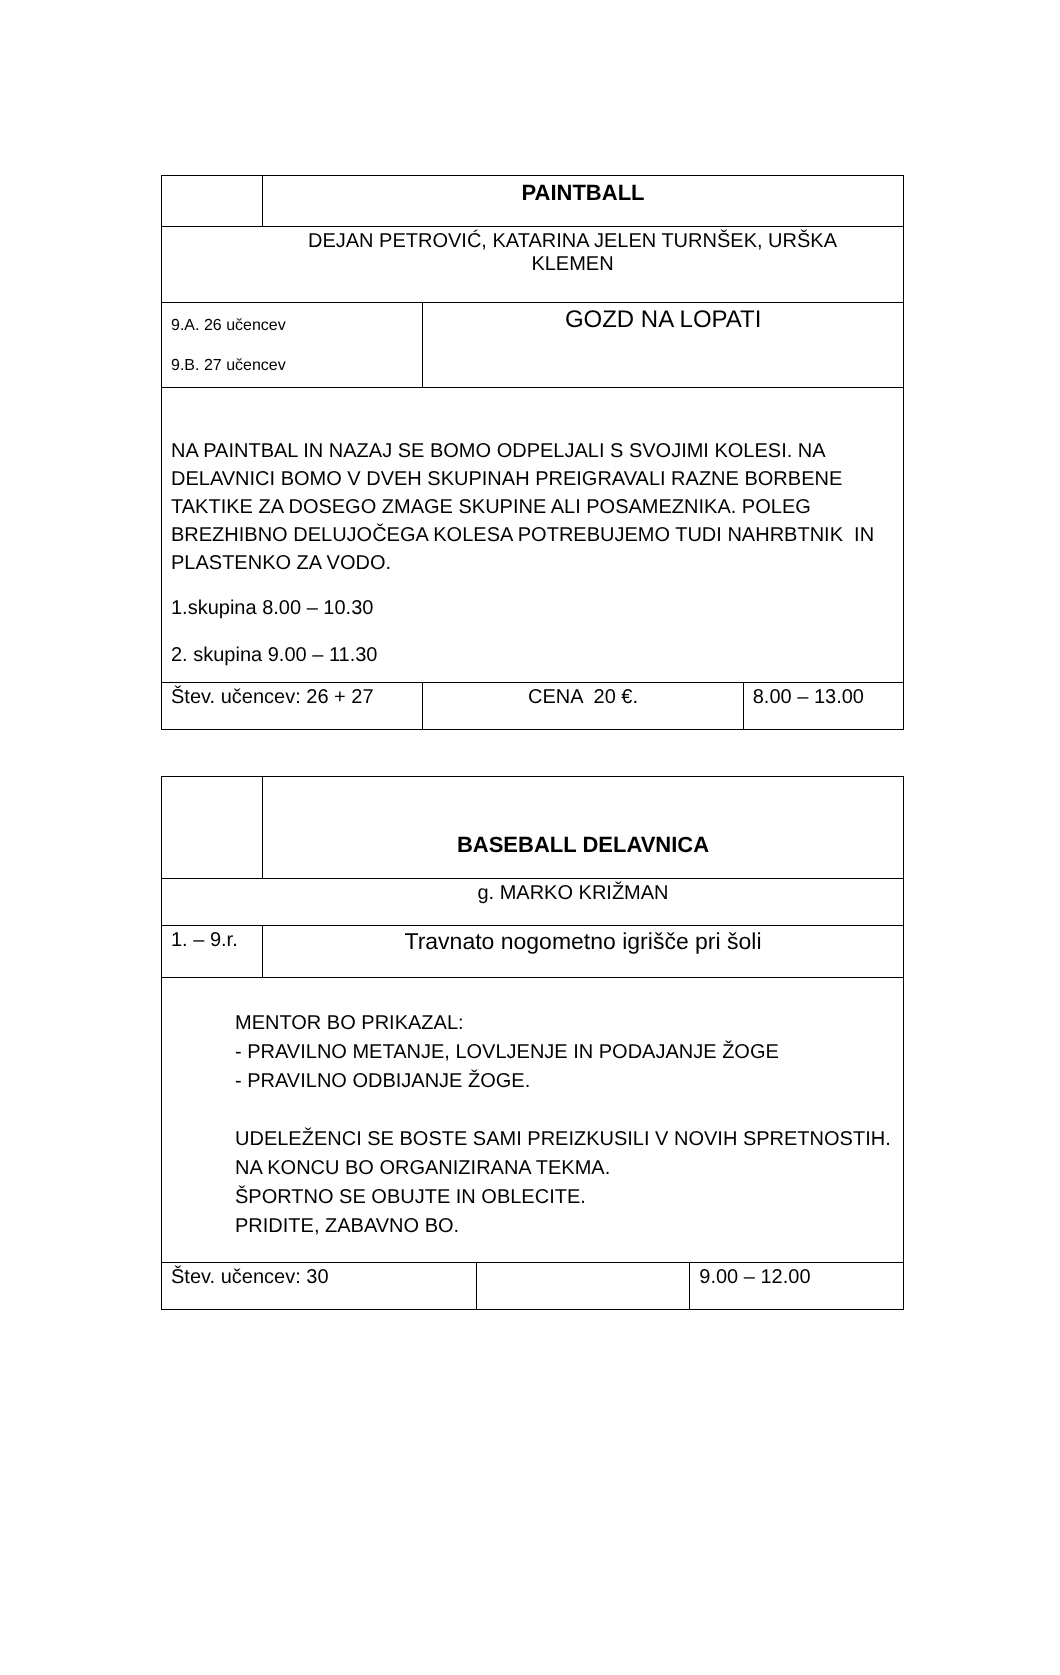| | PAINTBALL | | |
| DEJAN PETROVIĆ, KATARINA JELEN TURNŠEK, URŠKA KLEMEN | | | |
| 9.A. 26 učencev 9.B. 27 učencev | | GOZD NA LOPATI | |
| NA PAINTBAL IN NAZAJ SE BOMO ODPELJALI S SVOJIMI KOLESI. NA DELAVNICI BOMO V DVEH SKUPINAH PREIGRAVALI RAZNE BORBENE TAKTIKE ZA DOSEGO ZMAGE SKUPINE ALI POSAMEZNIKA. POLEG BREZHIBNO DELUJOČEGA KOLESA POTREBUJEMO TUDI NAHRBTNIK IN PLASTENKO ZA VODO. 1.skupina 8.00 – 10.30 2. skupina 9.00 – 11.30 | | | |
| Štev. učencev: 26 + 27 | | CENA 20 €. | 8.00 – 13.00 |
| | BASEBALL DELAVNICA | | |
| g. MARKO KRIŽMAN | | | |
| 1. – 9.r. | Travnato nogometno igrišče pri šoli | | |
| MENTOR BO PRIKAZAL: - PRAVILNO METANJE, LOVLJENJE IN PODAJANJE ŽOGE - PRAVILNO ODBIJANJE ŽOGE. UDELEŽENCI SE BOSTE SAMI PREIZKUSILI V NOVIH SPRETNOSTIH. NA KONCU BO ORGANIZIRANA TEKMA. ŠPORTNO SE OBUJTE IN OBLECITE. PRIDITE, ZABAVNO BO. | | | |
| Štev. učencev: 30 | | | 9.00 – 12.00 |